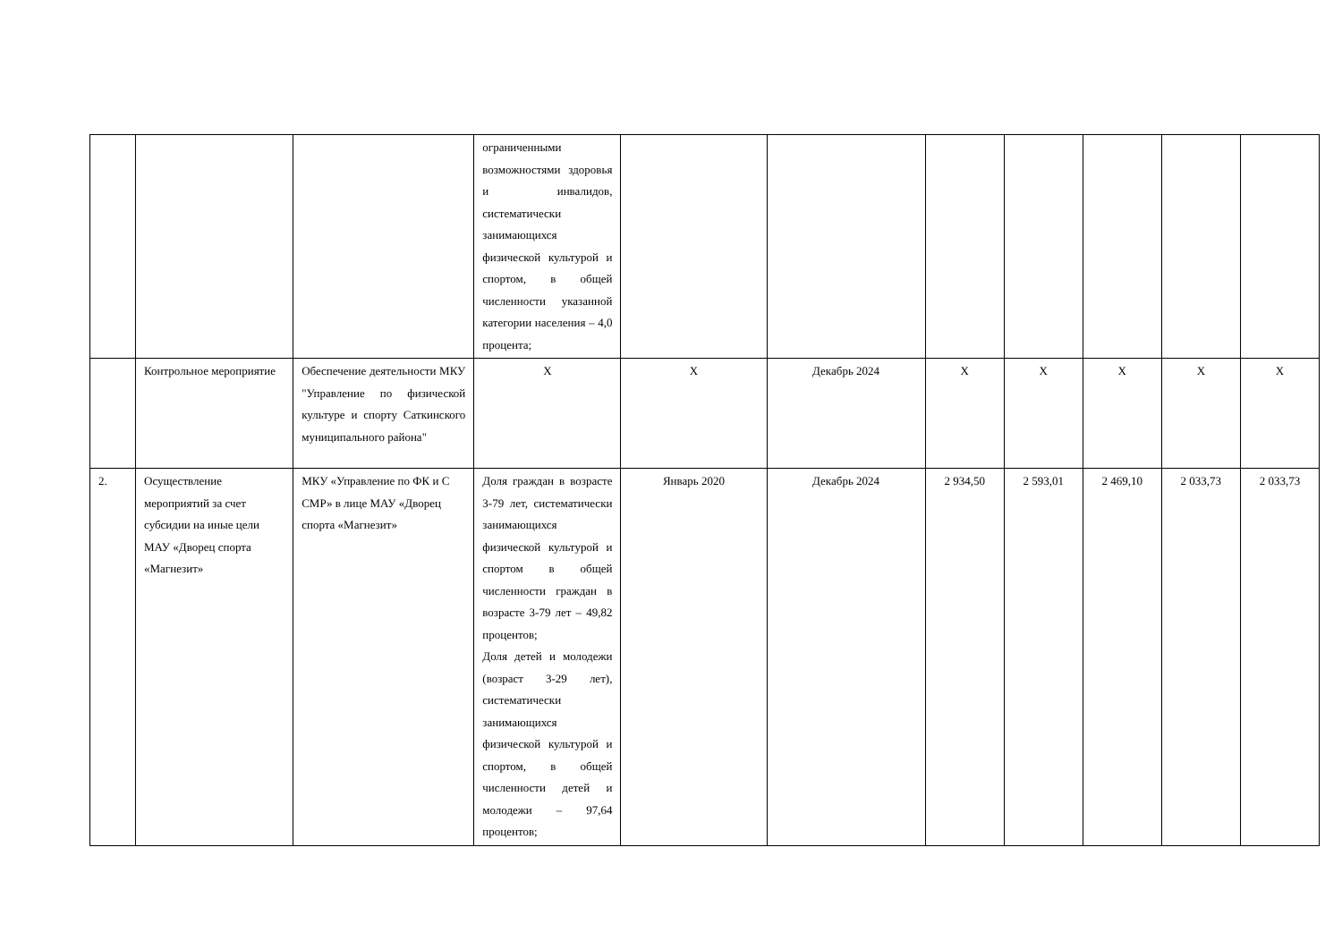| | | | ограниченными возможностями здоровья и инвалидов, систематически занимающихся физической культурой и спортом, в общей численности указанной категории населения – 4,0 процента; | | | | | | | |
| | Контрольное мероприятие | Обеспечение деятельности МКУ "Управление по физической культуре и спорту Саткинского муниципального района" | Х | Х | Декабрь 2024 | Х | Х | Х | Х | Х |
| 2. | Осуществление мероприятий за счет субсидии на иные цели МАУ «Дворец спорта «Магнезит» | МКУ «Управление по ФК и С СМР» в лице МАУ «Дворец спорта «Магнезит» | Доля граждан в возрасте 3-79 лет, систематически занимающихся физической культурой и спортом в общей численности граждан в возрасте 3-79 лет – 49,82 процентов; Доля детей и молодежи (возраст 3-29 лет), систематически занимающихся физической культурой и спортом, в общей численности детей и молодежи – 97,64 процентов; | Январь 2020 | Декабрь 2024 | 2 934,50 | 2 593,01 | 2 469,10 | 2 033,73 | 2 033,73 |